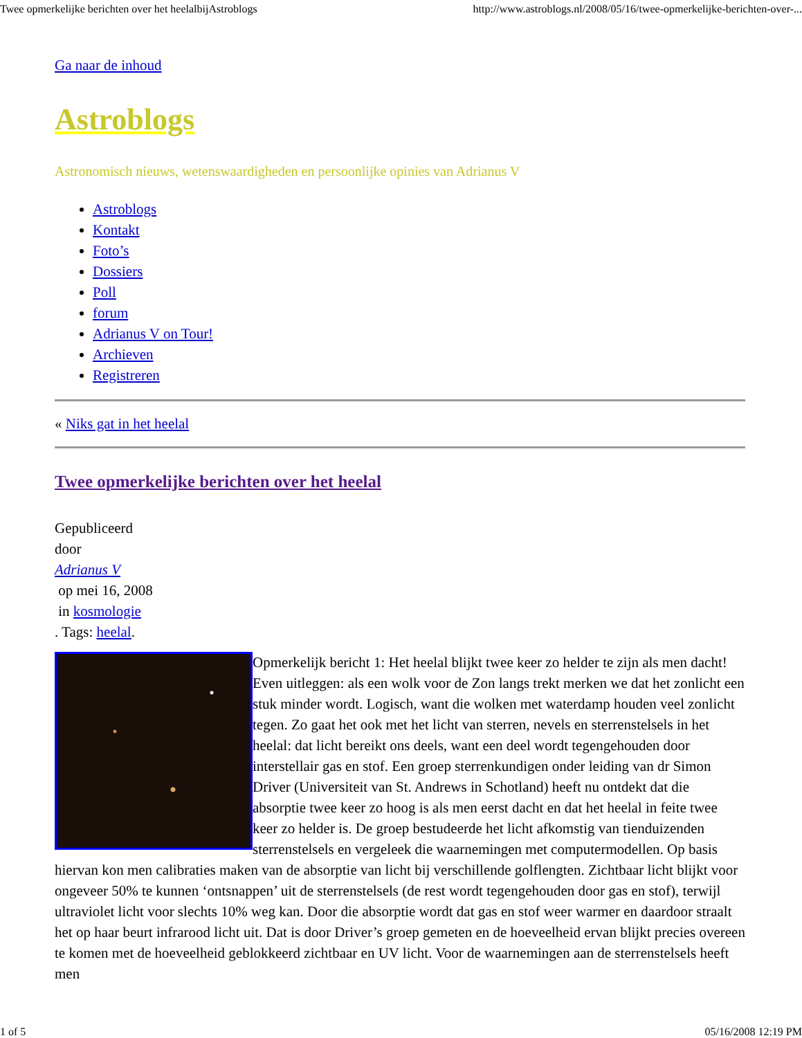Twee opmerkelijke berichten over het heelalbijAstroblogs http://www.astroblogs.nl/2008/05/16/twee-opmerkelijke-berichten-over-...
Ga naar de inhoud
Astroblogs
Astronomisch nieuws, wetenswaardigheden en persoonlijke opinies van Adrianus V
Astroblogs
Kontakt
Foto’s
Dossiers
Poll
forum
Adrianus V on Tour!
Archieven
Registreren
« Niks gat in het heelal
Twee opmerkelijke berichten over het heelal
Gepubliceerd
door
Adrianus V
op mei 16, 2008
in kosmologie
. Tags: heelal.
Opmerkelijk bericht 1: Het heelal blijkt twee keer zo helder te zijn als men dacht! Even uitleggen: als een wolk voor de Zon langs trekt merken we dat het zonlicht een stuk minder wordt. Logisch, want die wolken met waterdamp houden veel zonlicht tegen. Zo gaat het ook met het licht van sterren, nevels en sterrenstelsels in het heelal: dat licht bereikt ons deels, want een deel wordt tegengehouden door interstellair gas en stof. Een groep sterrenkundigen onder leiding van dr Simon Driver (Universiteit van St. Andrews in Schotland) heeft nu ontdekt dat die absorptie twee keer zo hoog is als men eerst dacht en dat het heelal in feite twee keer zo helder is. De groep bestudeerde het licht afkomstig van tienduizenden sterrenstelsels en vergeleek die waarnemingen met computermodellen. Op basis hiervan kon men calibraties maken van de absorptie van licht bij verschillende golflengten. Zichtbaar licht blijkt voor ongeveer 50% te kunnen ‘ontsnappen’ uit de sterrenstelsels (de rest wordt tegengehouden door gas en stof), terwijl ultraviolet licht voor slechts 10% weg kan. Door die absorptie wordt dat gas en stof weer warmer en daardoor straalt het op haar beurt infrarood licht uit. Dat is door Driver’s groep gemeten en de hoeveelheid ervan blijkt precies overeen te komen met de hoeveelheid geblokkeerd zichtbaar en UV licht. Voor de waarnemingen aan de sterrenstelsels heeft men
1 of 5 05/16/2008 12:19 PM